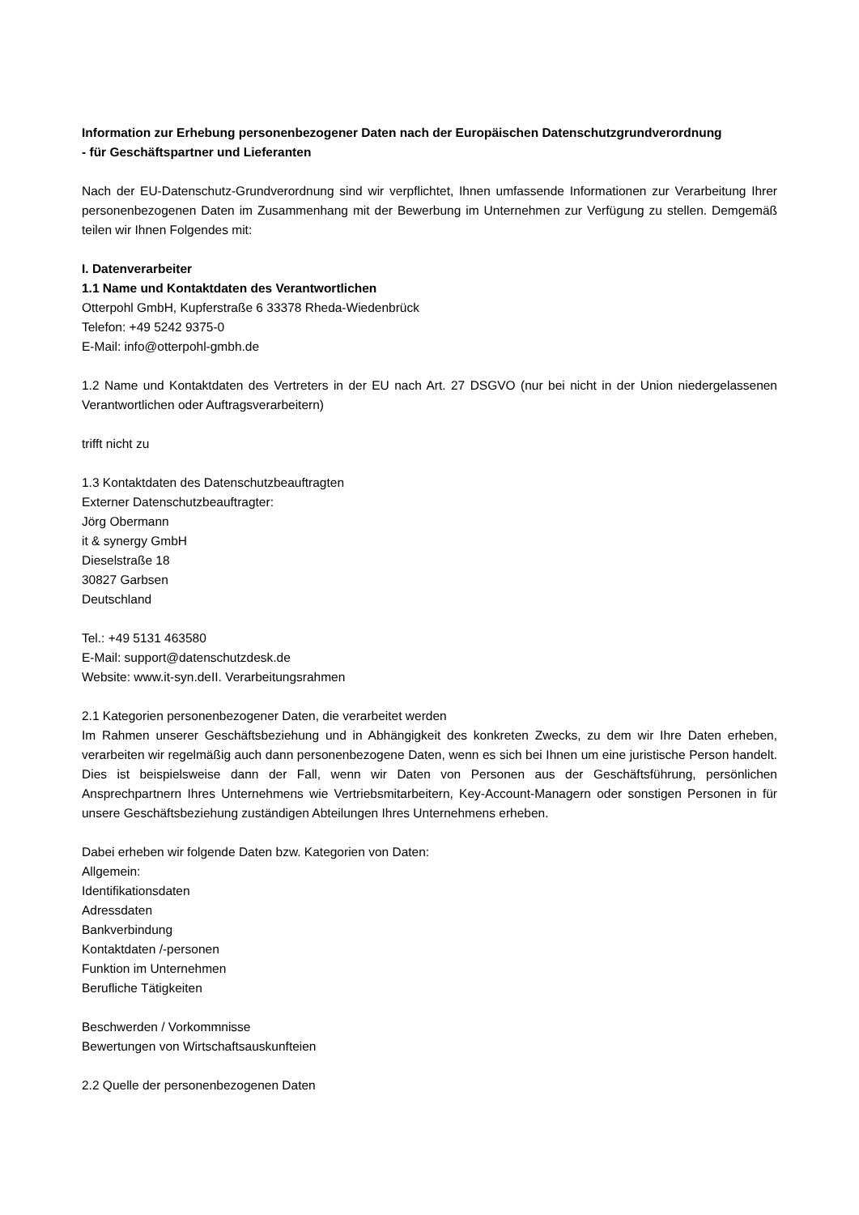Information zur Erhebung personenbezogener Daten nach der Europäischen Datenschutzgrundverordnung
- für Geschäftspartner und Lieferanten
Nach der EU-Datenschutz-Grundverordnung sind wir verpflichtet, Ihnen umfassende Informationen zur Verarbeitung Ihrer personenbezogenen Daten im Zusammenhang mit der Bewerbung im Unternehmen zur Verfügung zu stellen. Demgemäß teilen wir Ihnen Folgendes mit:
I. Datenverarbeiter
1.1 Name und Kontaktdaten des Verantwortlichen
Otterpohl GmbH, Kupferstraße 6 33378 Rheda-Wiedenbrück
Telefon: +49 5242 9375-0
E-Mail: info@otterpohl-gmbh.de
1.2 Name und Kontaktdaten des Vertreters in der EU nach Art. 27 DSGVO (nur bei nicht in der Union niedergelassenen Verantwortlichen oder Auftragsverarbeitern)
trifft nicht zu
1.3 Kontaktdaten des Datenschutzbeauftragten
Externer Datenschutzbeauftragter:
Jörg Obermann
it & synergy GmbH
Dieselstraße 18
30827 Garbsen
Deutschland
Tel.: +49 5131 463580
E-Mail: support@datenschutzdesk.de
Website: www.it-syn.deII. Verarbeitungsrahmen
2.1 Kategorien personenbezogener Daten, die verarbeitet werden
Im Rahmen unserer Geschäftsbeziehung und in Abhängigkeit des konkreten Zwecks, zu dem wir Ihre Daten erheben, verarbeiten wir regelmäßig auch dann personenbezogene Daten, wenn es sich bei Ihnen um eine juristische Person handelt. Dies ist beispielsweise dann der Fall, wenn wir Daten von Personen aus der Geschäftsführung, persönlichen Ansprechpartnern Ihres Unternehmens wie Vertriebsmitarbeitern, Key-Account-Managern oder sonstigen Personen in für unsere Geschäftsbeziehung zuständigen Abteilungen Ihres Unternehmens erheben.
Dabei erheben wir folgende Daten bzw. Kategorien von Daten:
Allgemein:
Identifikationsdaten
Adressdaten
Bankverbindung
Kontaktdaten /-personen
Funktion im Unternehmen
Berufliche Tätigkeiten
Beschwerden / Vorkommnisse
Bewertungen von Wirtschaftsauskunfteien
2.2 Quelle der personenbezogenen Daten